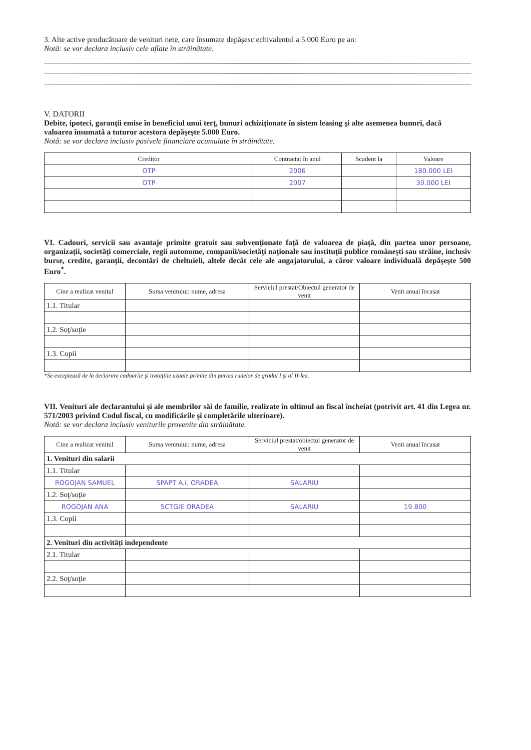3. Alte active producătoare de venituri nete, care însumate depăşesc echivalentul a 5.000 Euro pe an:
Notă: se vor declara inclusiv cele aflate în străinătate.
V. DATORII
Debite, ipoteci, garanţii emise în beneficiul unui terţ, bunuri achiziţionate în sistem leasing şi alte asemenea bunuri, dacă valoarea însumată a tuturor acestora depăşeşte 5.000 Euro.
Notă: se vor declara inclusiv pasivele financiare acumulate în străinătate.
| Creditor | Contractat în anul | Scadent la | Valoare |
| --- | --- | --- | --- |
| OTP | 2006 | | 180.000 LEI |
| OTP | 2007 | | 30.000 LEI |
VI. Cadouri, servicii sau avantaje primite gratuit sau subvenţionate faţă de valoarea de piaţă, din partea unor persoane, organizaţii, societăţi comerciale, regii autonome, companii/societăţi naţionale sau instituţii publice româneşti sau străine, inclusiv burse, credite, garanţii, decontări de cheltuieli, altele decât cele ale angajatorului, a căror valoare individuală depăşeşte 500 Euro<sup>*</sup>.
| Cine a realizat venitul | Sursa venitului: nume, adresa | Serviciul prestat/Obiectul generator de venit | Venit anual încasat |
| --- | --- | --- | --- |
| 1.1. Titular | | | |
| 1.2. Soţ/soţie | | | |
| 1.3. Copii | | | |
*Se exceptează de la declarare cadourile şi trataţiile uzuale primite din partea rudelor de gradul I şi al II-lea.
VII. Venituri ale declarantului şi ale membrilor săi de familie, realizate în ultimul an fiscal încheiat (potrivit art. 41 din Legea nr. 571/2003 privind Codul fiscal, cu modificările şi completările ulterioare).
Notă: se vor declara inclusiv veniturile provenite din străinătate.
| Cine a realizat venitul | Sursa venitului: nume, adresa | Serviciul prestat/obiectul generator de venit | Venit anual încasat |
| --- | --- | --- | --- |
| 1. Venituri din salarii | | | |
| 1.1. Titular | | | |
| ROGOJAN SAMUEL | SPAPT A.i. ORADEA | SALARIU | |
| 1.2. Soţ/soţie | | | |
| ROGOJAN ANA | SCTGIE ORADEA | SALARIU | 19.800 |
| 1.3. Copii | | | |
| 2. Venituri din activităţi independente | | | |
| 2.1. Titular | | | |
| 2.2. Soţ/soţie | | | |